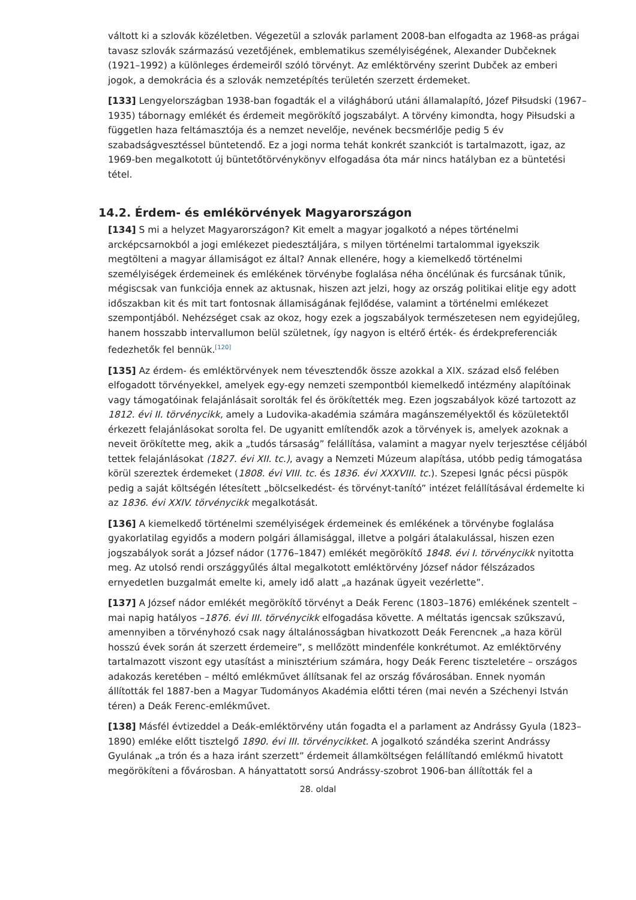váltott ki a szlovák közéletben. Végezetül a szlovák parlament 2008-ban elfogadta az 1968-as prágai tavasz szlovák származású vezetőjének, emblematikus személyiségének, Alexander Dubčeknek (1921–1992) a különleges érdemeiről szóló törvényt. Az emléktörvény szerint Dubček az emberi jogok, a demokrácia és a szlovák nemzetépítés területén szerzett érdemeket.
[133] Lengyelországban 1938-ban fogadták el a világháború utáni államalapító, Józef Piłsudski (1967–1935) tábornagy emlékét és érdemeit megörökítő jogszabályt. A törvény kimondta, hogy Piłsudski a független haza feltámasztója és a nemzet nevelője, nevének becsmérlője pedig 5 év szabadságvesztéssel büntetendő. Ez a jogi norma tehát konkrét szankciót is tartalmazott, igaz, az 1969-ben megalkotott új büntetőtörvénykönyv elfogadása óta már nincs hatályban ez a büntetési tétel.
14.2. Érdem- és emlékörvények Magyarországon
[134] S mi a helyzet Magyarországon? Kit emelt a magyar jogalkotó a népes történelmi arcképcsarnokból a jogi emlékezet piedesztáljára, s milyen történelmi tartalommal igyekszik megtölteni a magyar államiságot ez által? Annak ellenére, hogy a kiemelkedő történelmi személyiségek érdemeinek és emlékének törvénybe foglalása néha öncélúnak és furcsának tűnik, mégiscsak van funkciója ennek az aktusnak, hiszen azt jelzi, hogy az ország politikai elitje egy adott időszakban kit és mit tart fontosnak államiságának fejlődése, valamint a történelmi emlékezet szempontjából. Nehézséget csak az okoz, hogy ezek a jogszabályok természetesen nem egyidejűleg, hanem hosszabb intervallumon belül születnek, így nagyon is eltérő érték- és érdekpreferenciák fedezhetők fel bennük.<sup>[120]</sup>
[135] Az érdem- és emléktörvények nem tévesztendők össze azokkal a XIX. század első felében elfogadott törvényekkel, amelyek egy-egy nemzeti szempontból kiemelkedő intézmény alapítóinak vagy támogatóinak felajánlásait sorolták fel és örökítették meg. Ezen jogszabályok közé tartozott az 1812. évi II. törvénycikk, amely a Ludovika-akadémia számára magánszemélyektől és közületektől érkezett felajánlásokat sorolta fel. De ugyanitt említendők azok a törvények is, amelyek azoknak a neveit örökítette meg, akik a „tudós társaság” felállítása, valamint a magyar nyelv terjesztése céljából tettek felajánlásokat (1827. évi XII. tc.), avagy a Nemzeti Múzeum alapítása, utóbb pedig támogatása körül szereztek érdemeket (1808. évi VIII. tc. és 1836. évi XXXVIII. tc.). Szepesi Ignác pécsi püspök pedig a saját költségén létesített „bölcselkedést- és törvényt-tanító” intézet felállításával érdemelte ki az 1836. évi XXIV. törvénycikk megalkotását.
[136] A kiemelkedő történelmi személyiségek érdemeinek és emlékének a törvénybe foglalása gyakorlatilag egyidős a modern polgári államisággal, illetve a polgári átalakulással, hiszen ezen jogszabályok sorát a József nádor (1776–1847) emlékét megörökítő 1848. évi I. törvénycikk nyitotta meg. Az utolsó rendi országgyűlés által megalkotott emléktörvény József nádor félszázados ernyedetlen buzgalmát emelte ki, amely idő alatt „a hazának ügyeit vezérlette”.
[137] A József nádor emlékét megörökítő törvényt a Deák Ferenc (1803–1876) emlékének szentelt – mai napig hatályos –1876. évi III. törvénycikk elfogadása követte. A méltatás igencsak szűkszavú, amennyiben a törvényhozó csak nagy általánosságban hivatkozott Deák Ferencnek „a haza körül hosszú évek során át szerzett érdemeire”, s mellőzött mindenféle konkrétumot. Az emléktörvény tartalmazott viszont egy utasítást a minisztérium számára, hogy Deák Ferenc tiszteletére – országos adakozás keretében – méltó emlékművet állítsanak fel az ország fővárosában. Ennek nyomán állították fel 1887-ben a Magyar Tudományos Akadémia előtti téren (mai nevén a Széchenyi István téren) a Deák Ferenc-emlékművet.
[138] Másfél évtizeddel a Deák-emléktörvény után fogadta el a parlament az Andrássy Gyula (1823–1890) emléke előtt tisztelgő 1890. évi III. törvénycikket. A jogalkotó szándéka szerint Andrássy Gyulának „a trón és a haza iránt szerzett” érdemeit államköltségen felállítandó emlékmű hivatott megörökíteni a fővárosban. A hányattatott sorsú Andrássy-szobrot 1906-ban állították fel a
28. oldal